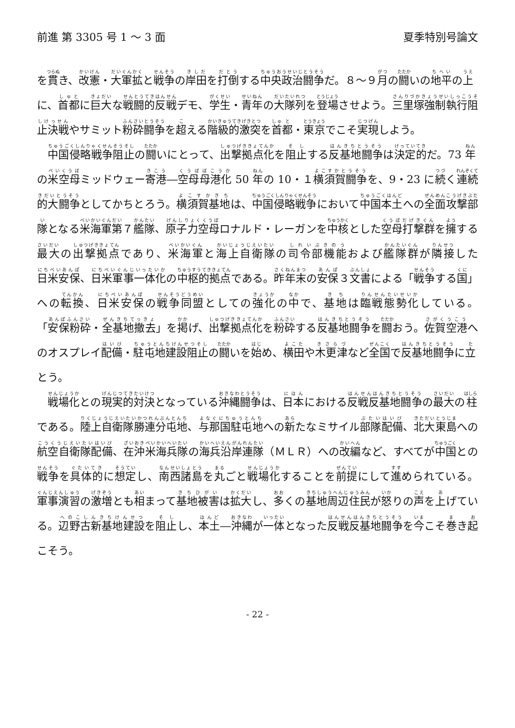前進 第 3305 号 1 ～ 3 面 夏季特別号論文
を貫き、改憲・大軍拡と戦争の岸田を打倒する中央政治闘争だ。８～９月の闘いの地平の上に、首都に巨大な戦闘的反戦デモ、学生・青年の大隊列を登場させよう。三里塚強制執行阻止決戦やサミット粉砕闘争を超える階級的激突を首都・東京でこそ実現しよう。
中国侵略戦争阻止の闘いにとって、出撃拠点化を阻止する反基地闘争は決定的だ。73 年の米空母ミッドウェー寄港―空母母港化 50 年の 10・１横須賀闘争を、9・23 に続く連続的大闘争としてかちとろう。横須賀基地は、中国侵略戦争において中国本土への全面攻撃部隊となる米海軍第７艦隊、原子力空母ロナルド・レーガンを中核とした空母打撃群を擁する最大の出撃拠点であり、米海軍と海上自衛隊の司令部機能および艦隊群が隣接した日米安保、日米軍事一体化の中枢的拠点である。昨年末の安保３文書による「戦争する国」への転換、日米安保の戦争同盟としての強化の中で、基地は臨戦態勢化している。「安保粉砕・全基地撤去」を掲げ、出撃拠点化を粉砕する反基地闘争を闘おう。佐賀空港へのオスプレイ配備・駐屯地建設阻止の闘いを始め、横田や木更津など全国で反基地闘争に立とう。
戦場化との現実的対決となっている沖縄闘争は、日本における反戦反基地闘争の最大の柱である。陸上自衛隊勝連分屯地、与那国駐屯地への新たなミサイル部隊配備、北大東島への航空自衛隊配備、在沖米海兵隊の海兵沿岸連隊（ＭＬＲ）への改編など、すべてが中国との戦争を具体的に想定し、南西諸島を丸ごと戦場化することを前提にして進められている。軍事演習の激増とも相まって基地被害は拡大し、多くの基地周辺住民が怒りの声を上げている。辺野古新基地建設を阻止し、本土―沖縄が一体となった反戦反基地闘争を今こそ巻き起こそう。
- 22 -